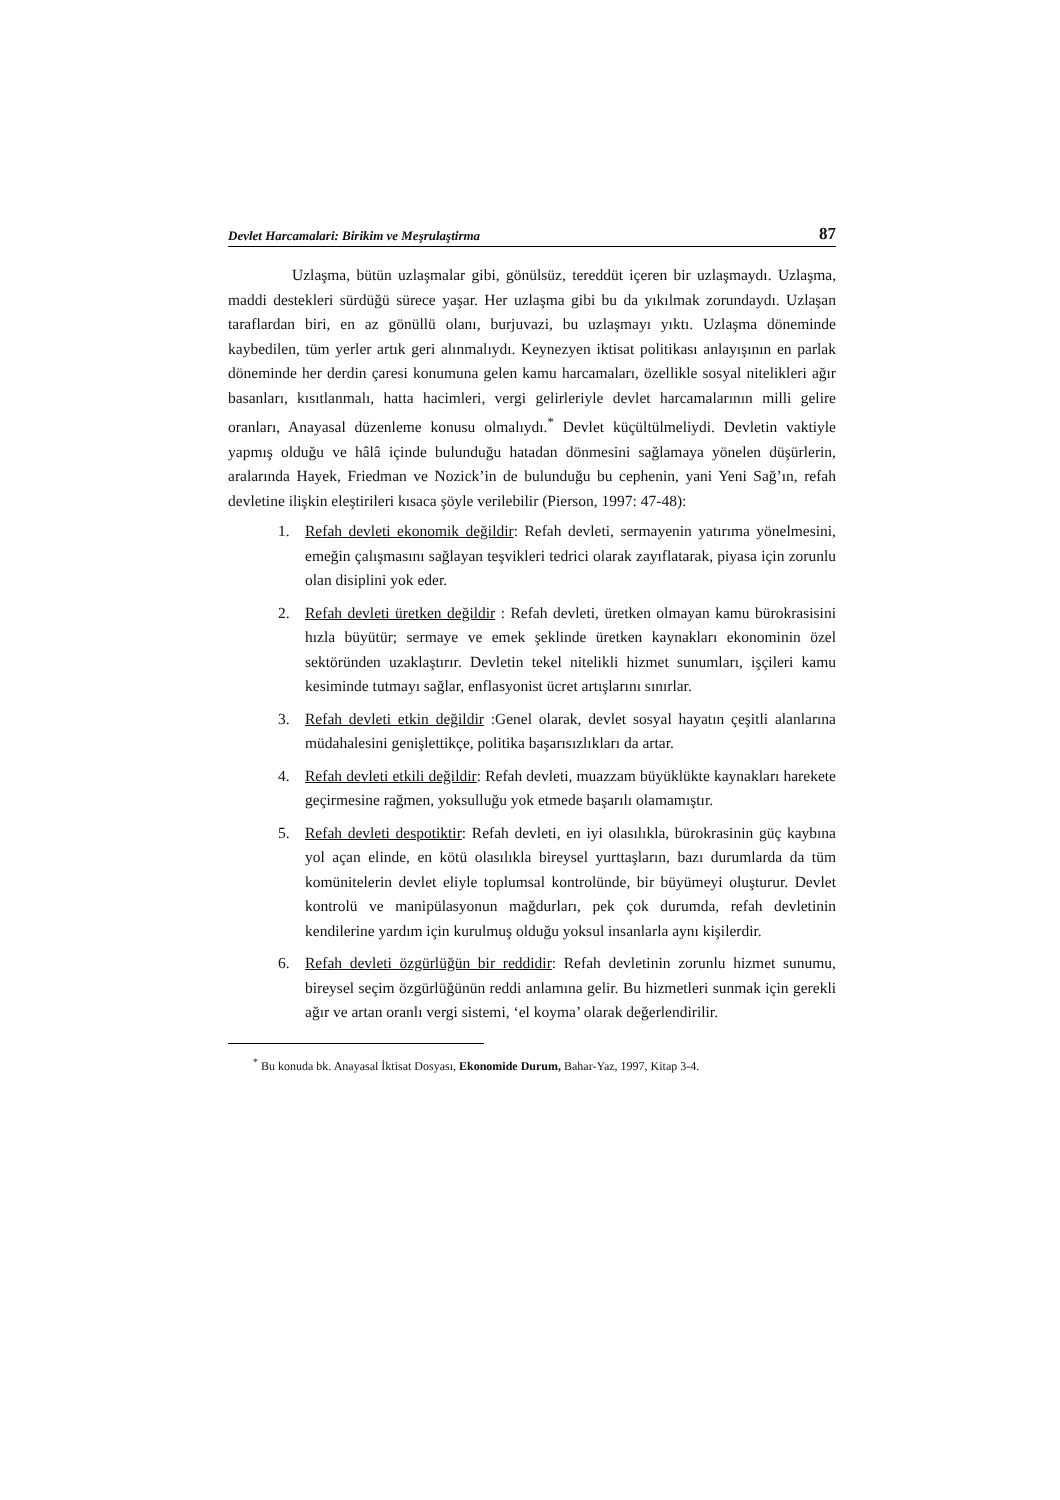Devlet Harcamalari: Birikim ve Meşrulaştirma 87
Uzlaşma, bütün uzlaşmalar gibi, gönülsüz, tereddüt içeren bir uzlaşmaydı. Uzlaşma, maddi destekleri sürdüğü sürece yaşar. Her uzlaşma gibi bu da yıkılmak zorundaydı. Uzlaşan taraflardan biri, en az gönüllü olanı, burjuvazi, bu uzlaşmayı yıktı. Uzlaşma döneminde kaybedilen, tüm yerler artık geri alınmalıydı. Keynezyen iktisat politikası anlayışının en parlak döneminde her derdin çaresi konumuna gelen kamu harcamaları, özellikle sosyal nitelikleri ağır basanları, kısıtlanmalı, hatta hacimleri, vergi gelirleriyle devlet harcamalarının milli gelire oranları, Anayasal düzenleme konusu olmalıydı.<sup>*</sup> Devlet küçültülmeliydi. Devletin vaktiyle yapmış olduğu ve hâlâ içinde bulunduğu hatadan dönmesini sağlamaya yönelen düşürlerin, aralarında Hayek, Friedman ve Nozick’in de bulunduğu bu cephenin, yani Yeni Sağ’ın, refah devletine ilişkin eleştirileri kısaca şöyle verilebilir (Pierson, 1997: 47-48):
1. Refah devleti ekonomik değildir: Refah devleti, sermayenin yatırıma yönelmesini, emeğin çalışmasını sağlayan teşvikleri tedrici olarak zayıflatarak, piyasa için zorunlu olan disiplini yok eder.
2. Refah devleti üretken değildir : Refah devleti, üretken olmayan kamu bürokrasisini hızla büyütür; sermaye ve emek şeklinde üretken kaynakları ekonominin özel sektöründen uzaklaştırır. Devletin tekel nitelikli hizmet sunumları, işçileri kamu kesiminde tutmayı sağlar, enflasyonist ücret artışlarını sınırlar.
3. Refah devleti etkin değildir :Genel olarak, devlet sosyal hayatın çeşitli alanlarına müdahalesini genişlettikçe, politika başarısızlıkları da artar.
4. Refah devleti etkili değildir: Refah devleti, muazzam büyüklükte kaynakları harekete geçirmesine rağmen, yoksulluğu yok etmede başarılı olamamıştır.
5. Refah devleti despotiktir: Refah devleti, en iyi olasılıkla, bürokrasinin güç kaybına yol açan elinde, en kötü olasılıkla bireysel yurttaşların, bazı durumlarda da tüm komünitelerin devlet eliyle toplumsal kontrolünde, bir büyümeyi oluşturur. Devlet kontrolü ve manipülasyonun mağdurları, pek çok durumda, refah devletinin kendilerine yardım için kurulmuş olduğu yoksul insanlarla aynı kişilerdir.
6. Refah devleti özgürlüğün bir reddidir: Refah devletinin zorunlu hizmet sunumu, bireysel seçim özgürlüğünün reddi anlamına gelir. Bu hizmetleri sunmak için gerekli ağır ve artan oranlı vergi sistemi, ‘el koyma’ olarak değerlendirilir.
<sup>*</sup> Bu konuda bk. Anayasal İktisat Dosyası, Ekonomide Durum, Bahar-Yaz, 1997, Kitap 3-4.